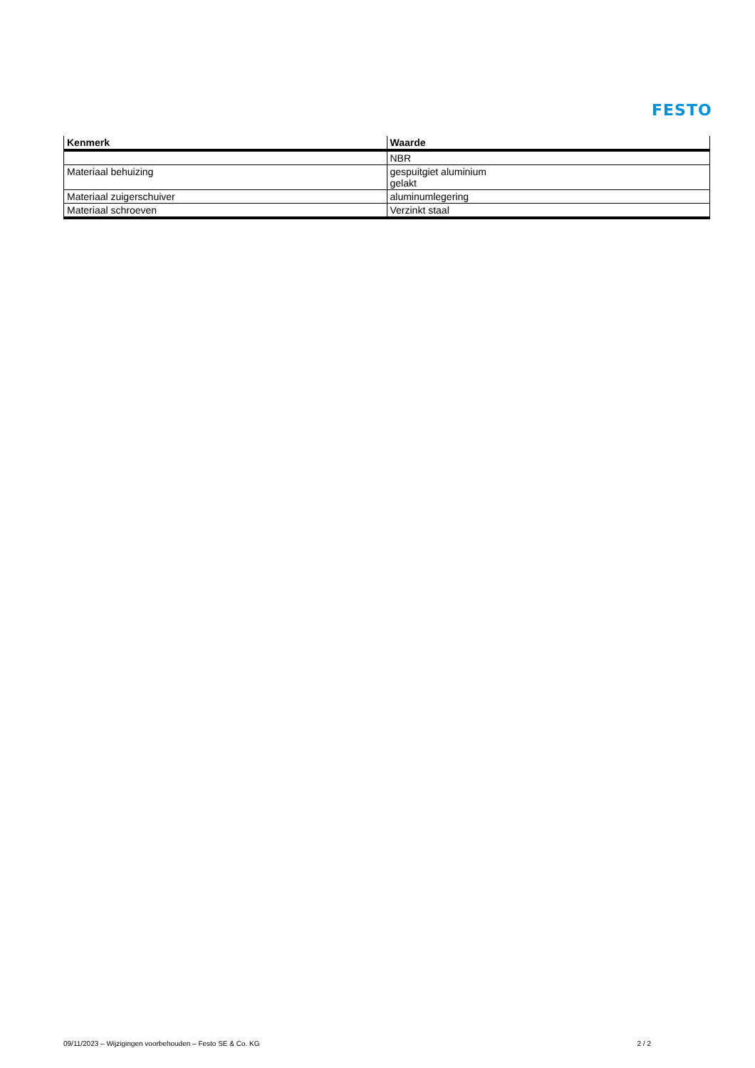FESTO
| Kenmerk | Waarde |
| --- | --- |
| | NBR |
| Materiaal behuizing | gespuitgiet aluminium gelakt |
| Materiaal zuigerschuiver | aluminumlegering |
| Materiaal schroeven | Verzinkt staal |
09/11/2023 – Wijzigingen voorbehouden – Festo SE & Co. KG 2 / 2